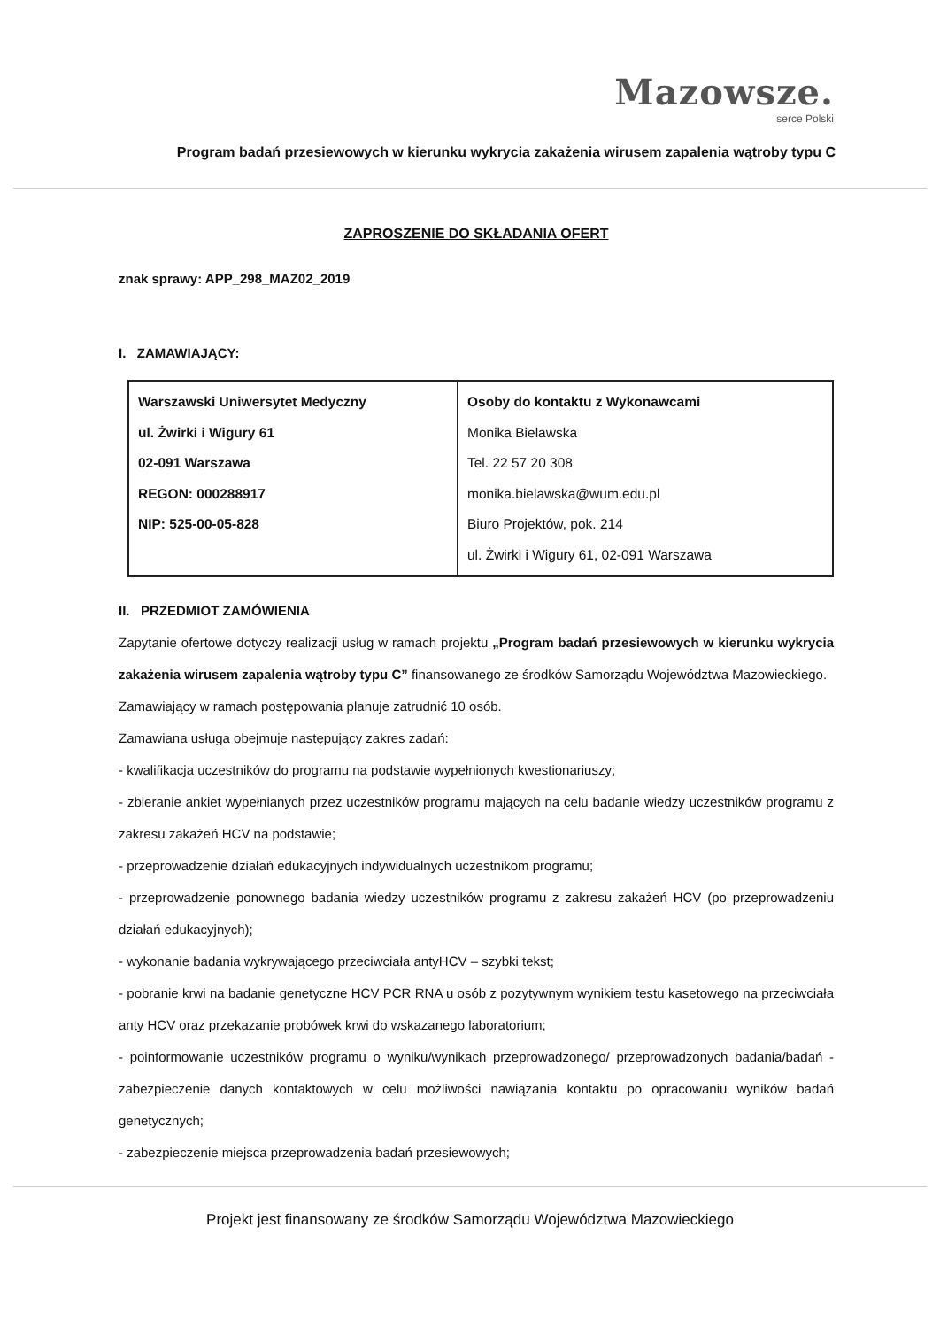Mazowsze.
serce Polski
Program badań przesiewowych w kierunku wykrycia zakażenia wirusem zapalenia wątroby typu C
ZAPROSZENIE DO SKŁADANIA OFERT
znak sprawy: APP_298_MAZ02_2019
I. ZAMAWIAJĄCY:
| Warszawski Uniwersytet Medyczny ul. Żwirki i Wigury 61 02-091 Warszawa REGON: 000288917 NIP: 525-00-05-828 | Osoby do kontaktu z Wykonawcami Monika Bielawska Tel. 22 57 20 308 monika.bielawska@wum.edu.pl Biuro Projektów, pok. 214 ul. Żwirki i Wigury 61, 02-091 Warszawa |
II. PRZEDMIOT ZAMÓWIENIA
Zapytanie ofertowe dotyczy realizacji usług w ramach projektu „Program badań przesiewowych w kierunku wykrycia zakażenia wirusem zapalenia wątroby typu C” finansowanego ze środków Samorządu Województwa Mazowieckiego.
Zamawiający w ramach postępowania planuje zatrudnić 10 osób.
Zamawiana usługa obejmuje następujący zakres zadań:
- kwalifikacja uczestników do programu na podstawie wypełnionych kwestionariuszy;
- zbieranie ankiet wypełnianych przez uczestników programu mających na celu badanie wiedzy uczestników programu z zakresu zakażeń HCV na podstawie;
- przeprowadzenie działań edukacyjnych indywidualnych uczestnikom programu;
- przeprowadzenie ponownego badania wiedzy uczestników programu z zakresu zakażeń HCV (po przeprowadzeniu działań edukacyjnych);
- wykonanie badania wykrywającego przeciwciała antyHCV – szybki tekst;
- pobranie krwi na badanie genetyczne HCV PCR RNA u osób z pozytywnym wynikiem testu kasetowego na przeciwciała anty HCV oraz przekazanie probówek krwi do wskazanego laboratorium;
- poinformowanie uczestników programu o wyniku/wynikach przeprowadzonego/ przeprowadzonych badania/badań - zabezpieczenie danych kontaktowych w celu możliwości nawiązania kontaktu po opracowaniu wyników badań genetycznych;
- zabezpieczenie miejsca przeprowadzenia badań przesiewowych;
Projekt jest finansowany ze środków Samorządu Województwa Mazowieckiego